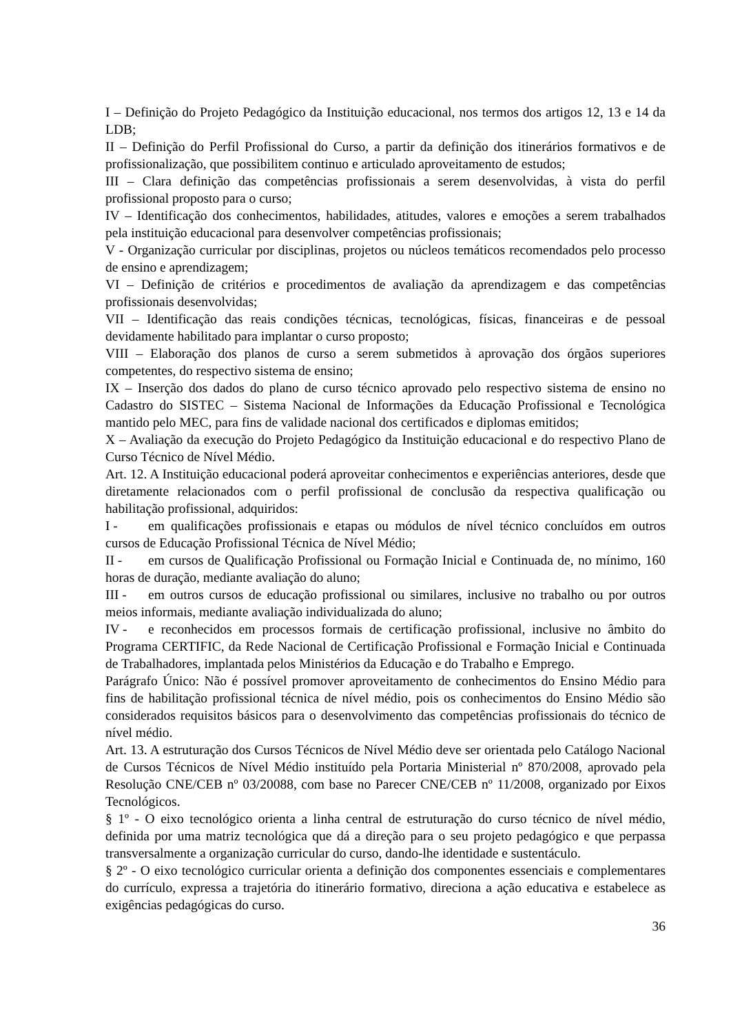I – Definição do Projeto Pedagógico da Instituição educacional, nos termos dos artigos 12, 13 e 14 da LDB;
II – Definição do Perfil Profissional do Curso, a partir da definição dos itinerários formativos e de profissionalização, que possibilitem continuo e articulado aproveitamento de estudos;
III – Clara definição das competências profissionais a serem desenvolvidas, à vista do perfil profissional proposto para o curso;
IV – Identificação dos conhecimentos, habilidades, atitudes, valores e emoções a serem trabalhados pela instituição educacional para desenvolver competências profissionais;
V - Organização curricular por disciplinas, projetos ou núcleos temáticos recomendados pelo processo de ensino e aprendizagem;
VI – Definição de critérios e procedimentos de avaliação da aprendizagem e das competências profissionais desenvolvidas;
VII – Identificação das reais condições técnicas, tecnológicas, físicas, financeiras e de pessoal devidamente habilitado para implantar o curso proposto;
VIII – Elaboração dos planos de curso a serem submetidos à aprovação dos órgãos superiores competentes, do respectivo sistema de ensino;
IX – Inserção dos dados do plano de curso técnico aprovado pelo respectivo sistema de ensino no Cadastro do SISTEC – Sistema Nacional de Informações da Educação Profissional e Tecnológica mantido pelo MEC, para fins de validade nacional dos certificados e diplomas emitidos;
X – Avaliação da execução do Projeto Pedagógico da Instituição educacional e do respectivo Plano de Curso Técnico de Nível Médio.
Art. 12. A Instituição educacional poderá aproveitar conhecimentos e experiências anteriores, desde que diretamente relacionados com o perfil profissional de conclusão da respectiva qualificação ou habilitação profissional, adquiridos:
I - em qualificações profissionais e etapas ou módulos de nível técnico concluídos em outros cursos de Educação Profissional Técnica de Nível Médio;
II - em cursos de Qualificação Profissional ou Formação Inicial e Continuada de, no mínimo, 160 horas de duração, mediante avaliação do aluno;
III - em outros cursos de educação profissional ou similares, inclusive no trabalho ou por outros meios informais, mediante avaliação individualizada do aluno;
IV - e reconhecidos em processos formais de certificação profissional, inclusive no âmbito do Programa CERTIFIC, da Rede Nacional de Certificação Profissional e Formação Inicial e Continuada de Trabalhadores, implantada pelos Ministérios da Educação e do Trabalho e Emprego.
Parágrafo Único: Não é possível promover aproveitamento de conhecimentos do Ensino Médio para fins de habilitação profissional técnica de nível médio, pois os conhecimentos do Ensino Médio são considerados requisitos básicos para o desenvolvimento das competências profissionais do técnico de nível médio.
Art. 13. A estruturação dos Cursos Técnicos de Nível Médio deve ser orientada pelo Catálogo Nacional de Cursos Técnicos de Nível Médio instituído pela Portaria Ministerial nº 870/2008, aprovado pela Resolução CNE/CEB nº 03/20088, com base no Parecer CNE/CEB nº 11/2008, organizado por Eixos Tecnológicos.
§ 1º - O eixo tecnológico orienta a linha central de estruturação do curso técnico de nível médio, definida por uma matriz tecnológica que dá a direção para o seu projeto pedagógico e que perpassa transversalmente a organização curricular do curso, dando-lhe identidade e sustentáculo.
§ 2º - O eixo tecnológico curricular orienta a definição dos componentes essenciais e complementares do currículo, expressa a trajetória do itinerário formativo, direciona a ação educativa e estabelece as exigências pedagógicas do curso.
36